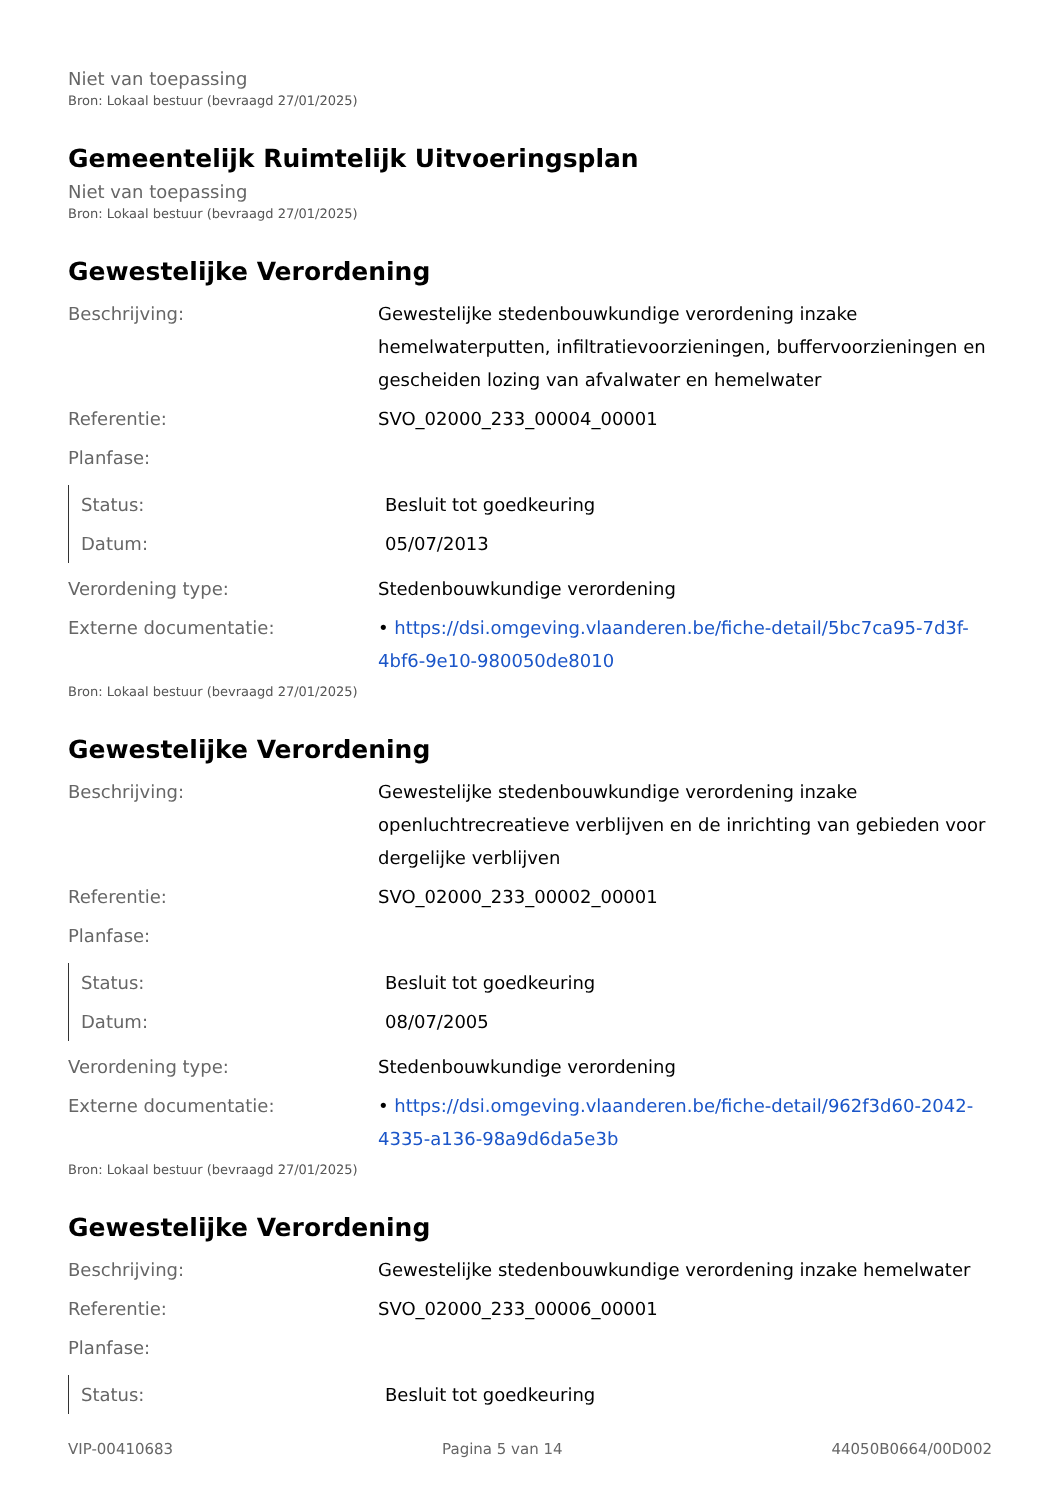Niet van toepassing
Bron: Lokaal bestuur (bevraagd 27/01/2025)
Gemeentelijk Ruimtelijk Uitvoeringsplan
Niet van toepassing
Bron: Lokaal bestuur (bevraagd 27/01/2025)
Gewestelijke Verordening
| Beschrijving: | Gewestelijke stedenbouwkundige verordening inzake hemelwaterputten, infiltratievoorzieningen, buffervoorzieningen en gescheiden lozing van afvalwater en hemelwater |
| Referentie: | SVO_02000_233_00004_00001 |
| Planfase: | |
| Status: | Besluit tot goedkeuring |
| Datum: | 05/07/2013 |
| Verordening type: | Stedenbouwkundige verordening |
| Externe documentatie: | • https://dsi.omgeving.vlaanderen.be/fiche-detail/5bc7ca95-7d3f-4bf6-9e10-980050de8010 |
Bron: Lokaal bestuur (bevraagd 27/01/2025)
Gewestelijke Verordening
| Beschrijving: | Gewestelijke stedenbouwkundige verordening inzake openluchtrecreatieve verblijven en de inrichting van gebieden voor dergelijke verblijven |
| Referentie: | SVO_02000_233_00002_00001 |
| Planfase: | |
| Status: | Besluit tot goedkeuring |
| Datum: | 08/07/2005 |
| Verordening type: | Stedenbouwkundige verordening |
| Externe documentatie: | • https://dsi.omgeving.vlaanderen.be/fiche-detail/962f3d60-2042-4335-a136-98a9d6da5e3b |
Bron: Lokaal bestuur (bevraagd 27/01/2025)
Gewestelijke Verordening
| Beschrijving: | Gewestelijke stedenbouwkundige verordening inzake hemelwater |
| Referentie: | SVO_02000_233_00006_00001 |
| Planfase: | |
| Status: | Besluit tot goedkeuring |
VIP-00410683 Pagina 5 van 14 44050B0664/00D002